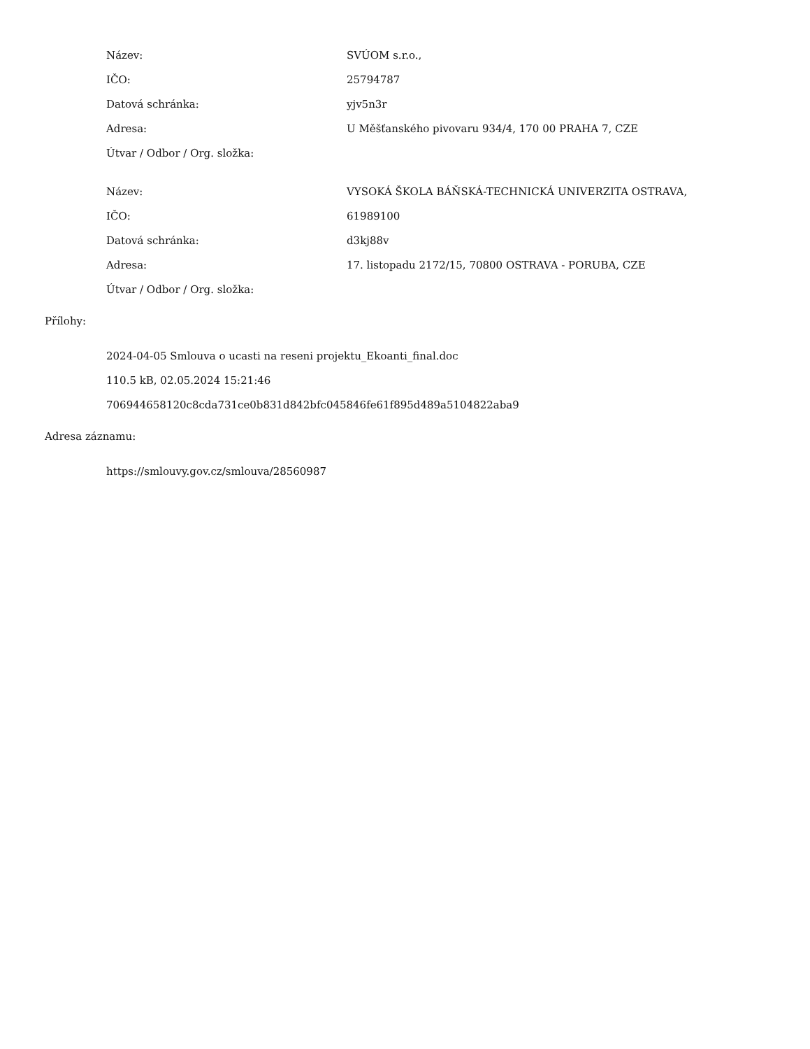| Název: | SVÚOM s.r.o., |
| IČO: | 25794787 |
| Datová schránka: | yjv5n3r |
| Adresa: | U Měšťanského pivovaru 934/4, 170 00 PRAHA 7, CZE |
| Útvar / Odbor / Org. složka: | |
| Název: | VYSOKÁ ŠKOLA BÁŇSKÁ-TECHNICKÁ UNIVERZITA OSTRAVA, |
| IČO: | 61989100 |
| Datová schránka: | d3kj88v |
| Adresa: | 17. listopadu 2172/15, 70800 OSTRAVA - PORUBA, CZE |
| Útvar / Odbor / Org. složka: | |
Přílohy:
2024-04-05 Smlouva o ucasti na reseni projektu_Ekoanti_final.doc
110.5 kB, 02.05.2024 15:21:46
706944658120c8cda731ce0b831d842bfc045846fe61f895d489a5104822aba9
Adresa záznamu:
https://smlouvy.gov.cz/smlouva/28560987